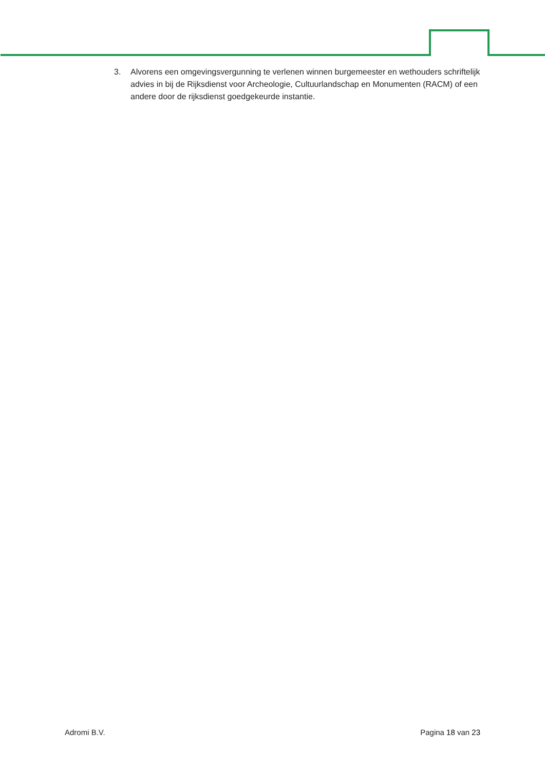3. Alvorens een omgevingsvergunning te verlenen winnen burgemeester en wethouders schriftelijk advies in bij de Rijksdienst voor Archeologie, Cultuurlandschap en Monumenten (RACM) of een andere door de rijksdienst goedgekeurde instantie.
Adromi B.V. Pagina 18 van 23